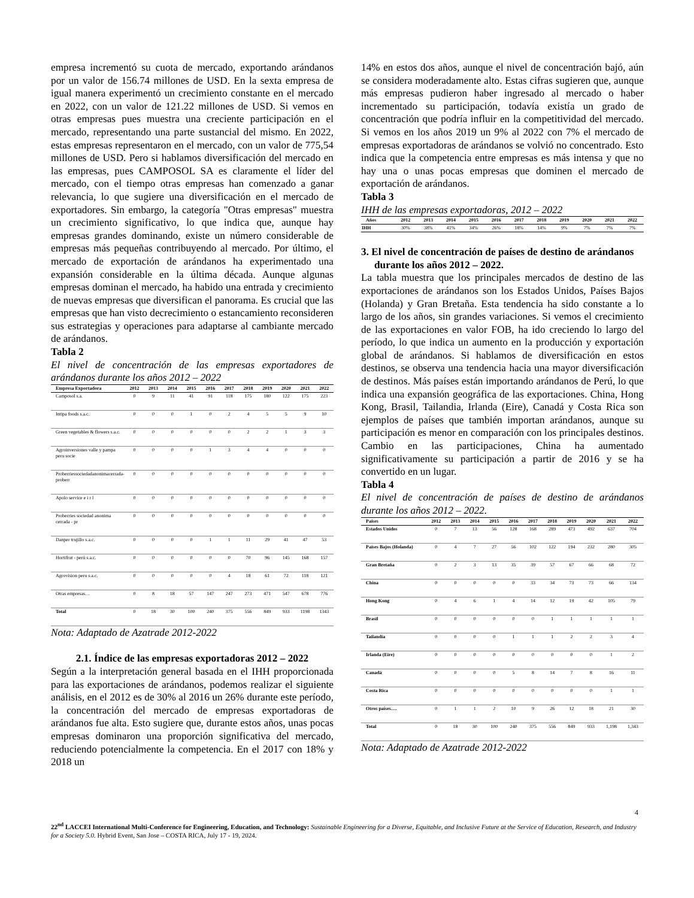empresa incrementó su cuota de mercado, exportando arándanos por un valor de 156.74 millones de USD. En la sexta empresa de igual manera experimentó un crecimiento constante en el mercado en 2022, con un valor de 121.22 millones de USD. Si vemos en otras empresas pues muestra una creciente participación en el mercado, representando una parte sustancial del mismo. En 2022, estas empresas representaron en el mercado, con un valor de 775,54 millones de USD. Pero si hablamos diversificación del mercado en las empresas, pues CAMPOSOL SA es claramente el líder del mercado, con el tiempo otras empresas han comenzado a ganar relevancia, lo que sugiere una diversificación en el mercado de exportadores. Sin embargo, la categoría "Otras empresas" muestra un crecimiento significativo, lo que indica que, aunque hay empresas grandes dominando, existe un número considerable de empresas más pequeñas contribuyendo al mercado. Por último, el mercado de exportación de arándanos ha experimentado una expansión considerable en la última década. Aunque algunas empresas dominan el mercado, ha habido una entrada y crecimiento de nuevas empresas que diversifican el panorama. Es crucial que las empresas que han visto decrecimiento o estancamiento reconsideren sus estrategias y operaciones para adaptarse al cambiante mercado de arándanos.
Tabla 2
El nivel de concentración de las empresas exportadores de arándanos durante los años 2012 – 2022
| Empresa Exportadora | 2012 | 2013 | 2014 | 2015 | 2016 | 2017 | 2018 | 2019 | 2020 | 2021 | 2022 |
| --- | --- | --- | --- | --- | --- | --- | --- | --- | --- | --- | --- |
| Camposol s.a. | 0 | 9 | 11 | 41 | 91 | 118 | 175 | 180 | 122 | 175 | 223 |
| Intipa foods s.a.c. | 0 | 0 | 0 | 1 | 0 | 2 | 4 | 5 | 5 | 9 | 10 |
| Green vegetables & flowers s.a.c. | 0 | 0 | 0 | 0 | 0 | 0 | 2 | 2 | 1 | 3 | 3 |
| Agroinversiones valle y pampa peru socie | 0 | 0 | 0 | 0 | 1 | 3 | 4 | 4 | 0 | 0 | 0 |
| Proberriessociedadanonimacerrada-proberr | 0 | 0 | 0 | 0 | 0 | 0 | 0 | 0 | 0 | 0 | 0 |
| Apolo service e i r l | 0 | 0 | 0 | 0 | 0 | 0 | 0 | 0 | 0 | 0 | 0 |
| Proberries sociedad anonima cerrada - pr | 0 | 0 | 0 | 0 | 0 | 0 | 0 | 0 | 0 | 0 | 0 |
| Danper trujillo s.a.c. | 0 | 0 | 0 | 0 | 1 | 1 | 11 | 29 | 41 | 47 | 53 |
| Hortifrut - perú s.a.c. | 0 | 0 | 0 | 0 | 0 | 0 | 70 | 96 | 145 | 168 | 157 |
| Agrovision peru s.a.c. | 0 | 0 | 0 | 0 | 0 | 4 | 18 | 61 | 72 | 118 | 121 |
| Otras empresas… | 0 | 8 | 18 | 57 | 147 | 247 | 273 | 471 | 547 | 678 | 776 |
| Total | 0 | 18 | 30 | 100 | 240 | 375 | 556 | 849 | 933 | 1198 | 1343 |
Nota: Adaptado de Azatrade 2012-2022
2.1. Índice de las empresas exportadoras 2012 – 2022
Según a la interpretación general basada en el IHH proporcionada para las exportaciones de arándanos, podemos realizar el siguiente análisis, en el 2012 es de 30% al 2016 un 26% durante este período, la concentración del mercado de empresas exportadoras de arándanos fue alta. Esto sugiere que, durante estos años, unas pocas empresas dominaron una proporción significativa del mercado, reduciendo potencialmente la competencia. En el 2017 con 18% y 2018 un
14% en estos dos años, aunque el nivel de concentración bajó, aún se considera moderadamente alto. Estas cifras sugieren que, aunque más empresas pudieron haber ingresado al mercado o haber incrementado su participación, todavía existía un grado de concentración que podría influir en la competitividad del mercado. Si vemos en los años 2019 un 9% al 2022 con 7% el mercado de empresas exportadoras de arándanos se volvió no concentrado. Esto indica que la competencia entre empresas es más intensa y que no hay una o unas pocas empresas que dominen el mercado de exportación de arándanos.
Tabla 3
IHH de las empresas exportadoras, 2012 – 2022
| Años | 2012 | 2013 | 2014 | 2015 | 2016 | 2017 | 2018 | 2019 | 2020 | 2021 | 2022 |
| --- | --- | --- | --- | --- | --- | --- | --- | --- | --- | --- | --- |
| IHH | 30% | 38% | 41% | 34% | 26% | 18% | 14% | 9% | 7% | 7% | 7% |
3. El nivel de concentración de países de destino de arándanos durante los años 2012 – 2022.
La tabla muestra que los principales mercados de destino de las exportaciones de arándanos son los Estados Unidos, Países Bajos (Holanda) y Gran Bretaña. Esta tendencia ha sido constante a lo largo de los años, sin grandes variaciones. Si vemos el crecimiento de las exportaciones en valor FOB, ha ido creciendo lo largo del período, lo que indica un aumento en la producción y exportación global de arándanos. Si hablamos de diversificación en estos destinos, se observa una tendencia hacia una mayor diversificación de destinos. Más países están importando arándanos de Perú, lo que indica una expansión geográfica de las exportaciones. China, Hong Kong, Brasil, Tailandia, Irlanda (Eire), Canadá y Costa Rica son ejemplos de países que también importan arándanos, aunque su participación es menor en comparación con los principales destinos. Cambio en las participaciones, China ha aumentado significativamente su participación a partir de 2016 y se ha convertido en un lugar.
Tabla 4
El nivel de concentración de países de destino de arándanos durante los años 2012 – 2022.
| Países | 2012 | 2013 | 2014 | 2015 | 2016 | 2017 | 2018 | 2019 | 2020 | 2021 | 2022 |
| --- | --- | --- | --- | --- | --- | --- | --- | --- | --- | --- | --- |
| Estados Unidos | 0 | 7 | 13 | 56 | 128 | 168 | 289 | 473 | 492 | 637 | 704 |
| Países Bajos (Holanda) | 0 | 4 | 7 | 27 | 56 | 102 | 122 | 194 | 232 | 280 | 305 |
| Gran Bretaña | 0 | 2 | 3 | 13 | 35 | 39 | 57 | 67 | 66 | 68 | 72 |
| China | 0 | 0 | 0 | 0 | 0 | 33 | 34 | 73 | 73 | 66 | 134 |
| Hong Kong | 0 | 4 | 6 | 1 | 4 | 14 | 12 | 19 | 42 | 105 | 79 |
| Brasil | 0 | 0 | 0 | 0 | 0 | 0 | 1 | 1 | 1 | 1 | 1 |
| Tailandia | 0 | 0 | 0 | 0 | 1 | 1 | 1 | 2 | 2 | 3 | 4 |
| Irlanda (Eire) | 0 | 0 | 0 | 0 | 0 | 0 | 0 | 0 | 0 | 1 | 2 |
| Canadá | 0 | 0 | 0 | 0 | 5 | 8 | 14 | 7 | 8 | 16 | 11 |
| Costa Rica | 0 | 0 | 0 | 0 | 0 | 0 | 0 | 0 | 0 | 1 | 1 |
| Otros países…. | 0 | 1 | 1 | 2 | 10 | 9 | 26 | 12 | 18 | 21 | 30 |
| Total | 0 | 18 | 30 | 100 | 240 | 375 | 556 | 849 | 933 | 1,198 | 1,343 |
Nota: Adaptado de Azatrade 2012-2022
4
22<sup>nd</sup> LACCEI International Multi-Conference for Engineering, Education, and Technology: Sustainable Engineering for a Diverse, Equitable, and Inclusive Future at the Service of Education, Research, and Industry for a Society 5.0. Hybrid Event, San Jose – COSTA RICA, July 17 - 19, 2024.